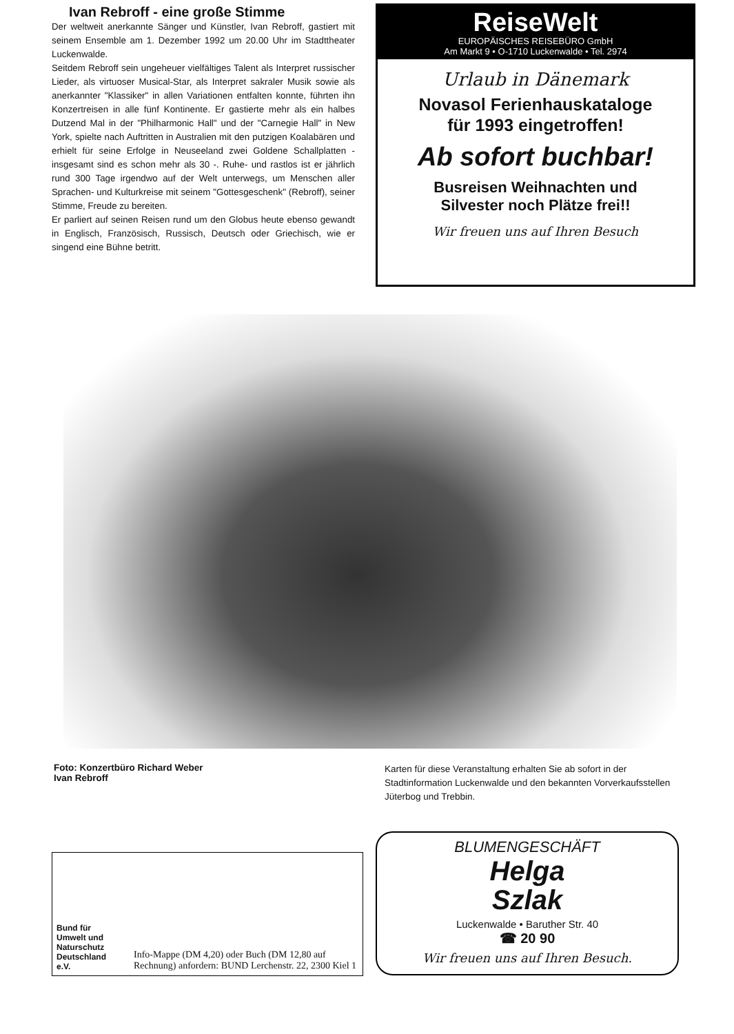Ivan Rebroff - eine große Stimme
Der weltweit anerkannte Sänger und Künstler, Ivan Rebroff, gastiert mit seinem Ensemble am 1. Dezember 1992 um 20.00 Uhr im Stadttheater Luckenwalde.
Seitdem Rebroff sein ungeheuer vielfältiges Talent als Interpret russischer Lieder, als virtuoser Musical-Star, als Interpret sakraler Musik sowie als anerkannter "Klassiker" in allen Variationen entfalten konnte, führten ihn Konzertreisen in alle fünf Kontinente. Er gastierte mehr als ein halbes Dutzend Mal in der "Philharmonic Hall" und der "Carnegie Hall" in New York, spielte nach Auftritten in Australien mit den putzigen Koalabären und erhielt für seine Erfolge in Neuseeland zwei Goldene Schallplatten - insgesamt sind es schon mehr als 30 -. Ruhe- und rastlos ist er jährlich rund 300 Tage irgendwo auf der Welt unterwegs, um Menschen aller Sprachen- und Kulturkreise mit seinem "Gottesgeschenk" (Rebroff), seiner Stimme, Freude zu bereiten.
Er parliert auf seinen Reisen rund um den Globus heute ebenso gewandt in Englisch, Französisch, Russisch, Deutsch oder Griechisch, wie er singend eine Bühne betritt.
ReiseWelt
EUROPÄISCHES REISEBÜRO GmbH
Am Markt 9 • O-1710 Luckenwalde • Tel. 2974
Urlaub in Dänemark
Novasol Ferienhauskataloge
für 1993 eingetroffen!
Ab sofort buchbar!
Busreisen Weihnachten und
Silvester noch Plätze frei!!
Wir freuen uns auf Ihren Besuch
Foto: Konzertbüro Richard Weber
Ivan Rebroff
Karten für diese Veranstaltung erhalten Sie ab sofort in der Stadtinformation Luckenwalde und den bekannten Vorverkaufsstellen Jüterbog und Trebbin.
Bund für
Umwelt und
Naturschutz
Deutschland e.V.
Info-Mappe (DM 4,20) oder Buch (DM 12,80 auf Rechnung) anfordern: BUND Lerchenstr. 22, 2300 Kiel 1
BLUMENGESCHÄFT
Helga
Szlak
Luckenwalde • Baruther Str. 40
☎ 20 90
Wir freuen uns auf Ihren Besuch.